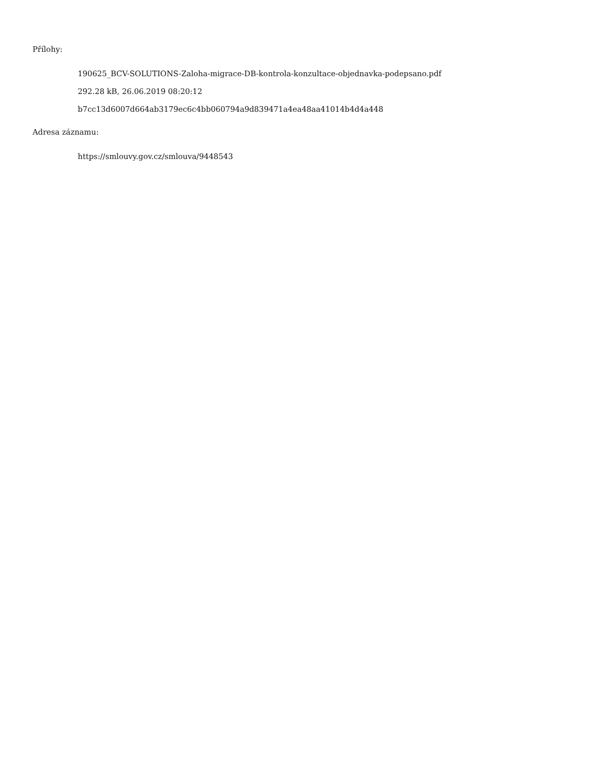Přílohy:
190625_BCV-SOLUTIONS-Zaloha-migrace-DB-kontrola-konzultace-objednavka-podepsano.pdf
292.28 kB, 26.06.2019 08:20:12
b7cc13d6007d664ab3179ec6c4bb060794a9d839471a4ea48aa41014b4d4a448
Adresa záznamu:
https://smlouvy.gov.cz/smlouva/9448543